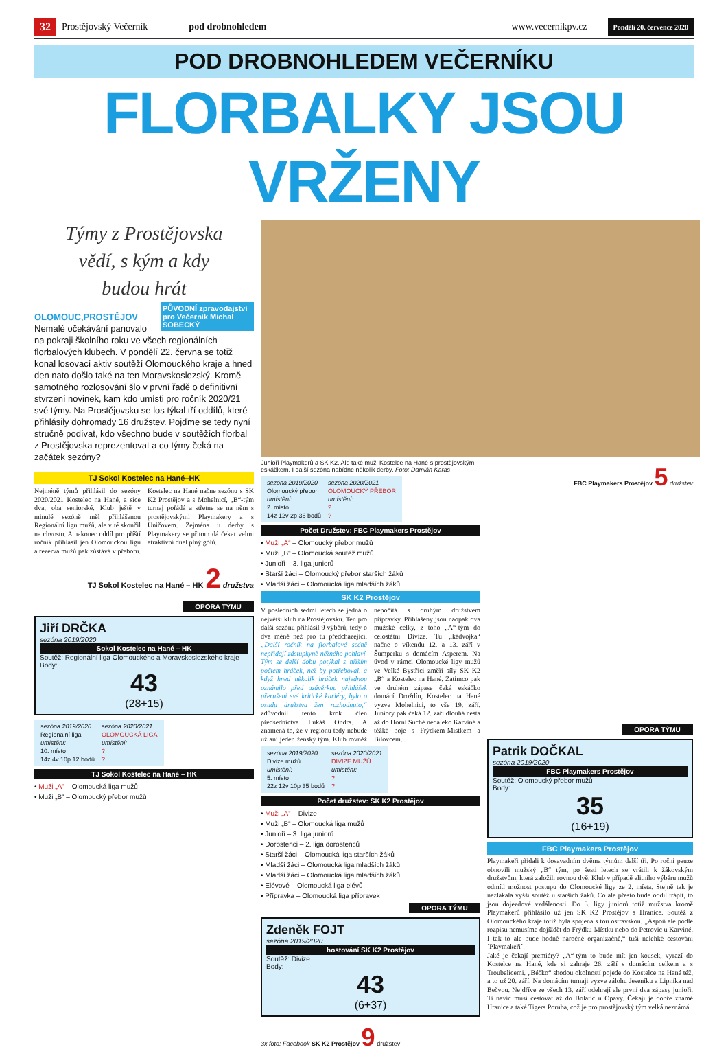32 Prostějovský Večerník pod drobnohledem www.vecernikpv.cz Pondělí 20. července 2020
POD DROBNOHLEDEM VEČERNÍKU
FLORBALKY JSOU VRŽENY
Týmy z Prostějovska
vědí, s kým a kdy
budou hrát
PŮVODNÍ zpravodajství pro Večerník Michal SOBECKÝ
OLOMOUC,PROSTĚJOV
Nemalé očekávání panovalo na pokraji školního roku ve všech regionálních florbalových klubech. V pondělí 22. června se totiž konal losovací aktiv soutěží Olomouckého kraje a hned den nato došlo také na ten Moravskoslezský. Kromě samotného rozlosování šlo v první řadě o definitivní stvrzení novinek, kam kdo umísti pro ročník 2020/21 své týmy. Na Prostějovsku se los týkal tří oddílů, které přihlásily dohromady 16 družstev. Pojďme se tedy nyní stručně podívat, kdo všechno bude v soutěžích florbal z Prostějovska reprezentovat a co týmy čeká na začátek sezóny?
TJ Sokol Kostelec na Hané–HK
Nejméně týmů přihlásil do sezóny 2020/2021 Kostelec na Hané, a sice dva, oba seniorské. Klub ještě v minulé sezóně měl přihlášenou Regionální ligu mužů, ale v té skončil na chvostu. A nakonec oddíl pro příští ročník přihlásil jen Olomouckou ligu a rezerva mužů pak zůstává v přeboru. Kostelec na Hané načne sezónu s SK K2 Prostějov a s Mohelnicí, „B“-tým turnaj pořádá a střetne se na něm s prostějovskými Playmakery a s Uničovem. Zejména u derby s Playmakery se přitom dá čekat velmi atraktivní duel plný gólů.
TJ Sokol Kostelec na Hané – HK 2 družstva
OPORA TÝMU
Jiří DRČKA
sezóna 2019/2020
Sokol Kostelec na Hané – HK
Soutěž: Regionální liga Olomouckého a Moravskoslezského kraje
Body:
43
(28+15)
| sezóna 2019/2020 | sezóna 2020/2021 |
| Regionální liga | OLOMOUCKÁ LIGA |
| umístění: | umístění: |
| 10. místo | ? |
| 14z 4v 10p 12 bodů | ? |
TJ Sokol Kostelec na Hané – HK
• Muži „A“ – Olomoucká liga mužů
• Muži „B“ – Olomoucký přebor mužů
Junioři Playmakerů a SK K2. Ale také muži Kostelce na Hané s prostějovským eskáčkem. I další sezóna nabídne několik derby. Foto: Damián Karas
| sezóna 2019/2020 | sezóna 2020/2021 |
| Olomoucký přebor | OLOMOUCKÝ PŘEBOR |
| umístění: | umístění: |
| 2. místo | ? |
| 14z 12v 2p 36 bodů | ? |
Počet Družstev: FBC Playmakers Prostějov
• Muži „A“ – Olomoucký přebor mužů
• Muži „B“ – Olomoucká soutěž mužů
• Junioři – 3. liga juniorů
• Starší žáci – Olomoucký přebor starších žáků
• Mladší žáci – Olomoucká liga mladších žáků
SK K2 Prostějov
V posledních sedmi letech se jedná o největší klub na Prostějovsku. Ten pro další sezónu přihlásil 9 výběrů, tedy o dva méně než pro tu předcházející. „Další ročník na florbalové scéně nepřidají zástupkyně něžného pohlaví. Tým se delší dobu potýkal s nižším počtem hráček, než by potřeboval, a když hned několik hráček najednou oznámilo před uzávěrkou přihlášek přerušení své kritické kariéry, bylo o osudu družstva žen rozhodnuto,“ zdůvodnil tento krok člen předsednictva Lukáš Ondra. A znamená to, že v regionu tedy nebude už ani jeden ženský tým. Klub rovněž nepočítá s druhým družstvem přípravky. Přihlášeny jsou naopak dva mužské celky, z toho „A“-tým do celostátní Divize. Tu „kádvojka“ načne o víkendu 12. a 13. září v Šumperku s domácím Asperem. Na úvod v rámci Olomoucké ligy mužů ve Velké Bystřici změří síly SK K2 „B“ a Kostelec na Hané. Zatímco pak ve druhém zápase čeká eskáčko domácí Droždín, Kostelec na Hané vyzve Mohelnici, to vše 19. září. Juniory pak čeká 12. září dlouhá cesta až do Horní Suché nedaleko Karviné a těžké boje s Frýdkem-Místkem a Bílovcem.
| sezóna 2019/2020 | sezóna 2020/2021 |
| Divize mužů | DIVIZE MUŽŮ |
| umístění: | umístění: |
| 5. místo | ? |
| 22z 12v 10p 35 bodů | ? |
Počet družstev: SK K2 Prostějov
• Muži „A“ – Divize
• Muži „B“ – Olomoucká liga mužů
• Junioři – 3. liga juniorů
• Dorostenci – 2. liga dorostenců
• Starší žáci – Olomoucká liga starších žáků
• Mladší žáci – Olomoucká liga mladších žáků
• Mladší žáci – Olomoucká liga mladších žáků
• Elévové – Olomoucká liga elévů
• Přípravka – Olomoucká liga přípravek
OPORA TÝMU
Zdeněk FOJT
sezóna 2019/2020
hostování SK K2 Prostějov
Soutěž: Divize
Body:
43
(6+37)
3x foto: Facebook SK K2 Prostějov 9 družstev
FBC Playmakers Prostějov 5 družstev
OPORA TÝMU
Patrik DOČKAL
sezóna 2019/2020
FBC Playmakers Prostějov
Soutěž: Olomoucký přebor mužů
Body:
35
(16+19)
FBC Playmakers Prostějov
Playmakeři přidali k dosavadním dvěma týmům další tři. Po roční pauze obnovili mužský „B“ tým, po šesti letech se vrátili k žákovským družstvům, která založili rovnou dvě. Klub v případě elitního výběru mužů odmítl možnost postupu do Olomoucké ligy ze 2. místa. Stejně tak je nezlákala vyšší soutěž u starších žáků. Co ale přesto bude oddíl trápit, to jsou dojezdové vzdálenosti. Do 3. ligy juniorů totiž mužstva kromě Playmakerů přihlásilo už jen SK K2 Prostějov a Hranice. Soutěž z Olomouckého kraje totiž byla spojena s tou ostravskou. „Aspoň ale podle rozpisu nemusíme dojíždět do Frýdku-Místku nebo do Petrovic u Karviné. I tak to ale bude hodně náročné organizačně,“ tuší nelehké cestování ´Playmakeři´.
Jaké je čekají premiéry? „A“-tým to bude mít jen kousek, vyrazí do Kostelce na Hané, kde si zahraje 26. září s domácím celkem a s Troubelicemi. „Béčko“ shodou okolností pojede do Kostelce na Hané též, a to už 20. září. Na domácím turnaji vyzve zálohu Jeseníku a Lipníka nad Bečvou. Nejdříve ze všech 13. září odehrají ale první dva zápasy junioři. Ti navíc musí cestovat až do Bolatic u Opavy. Čekají je dobře známé Hranice a také Tigers Poruba, což je pro prostějovský tým velká neznámá.